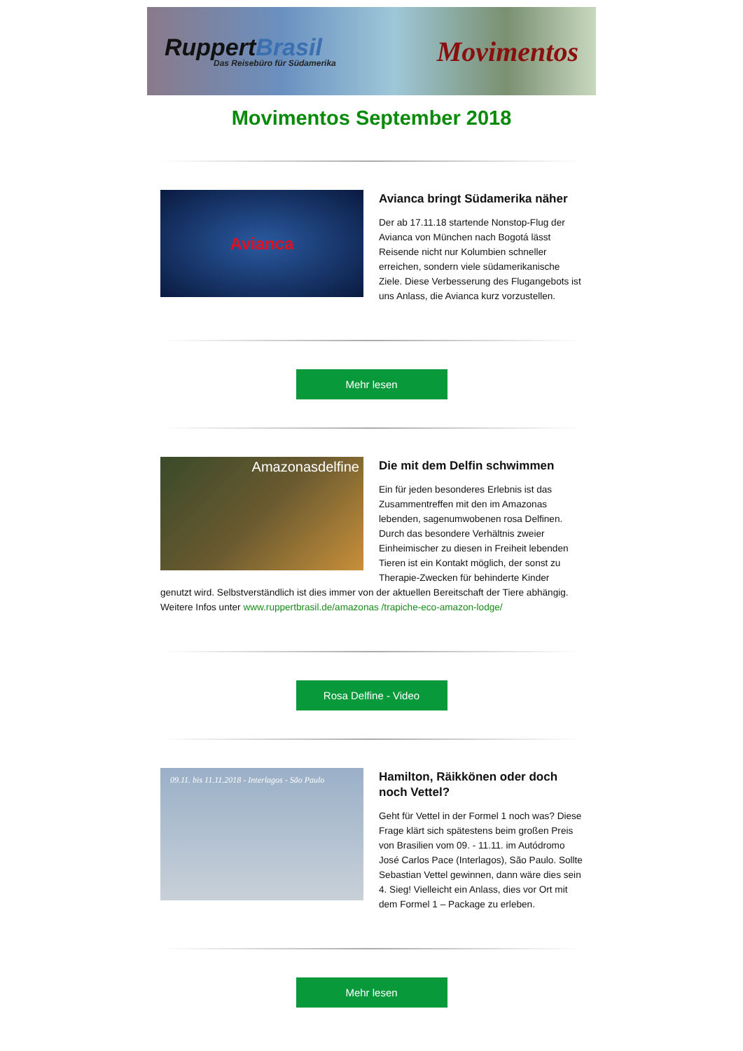RuppertBrasil
Das Reisebüro für Südamerika
Movimentos
Movimentos September 2018
Avianca
Avianca bringt Südamerika näher
Der ab 17.11.18 startende Nonstop-Flug der Avianca von München nach Bogotá lässt Reisende nicht nur Kolumbien schneller erreichen, sondern viele südamerikanische Ziele. Diese Verbesserung des Flugangebots ist uns Anlass, die Avianca kurz vorzustellen.
Mehr lesen
Amazonasdelfine
Die mit dem Delfin schwimmen
Ein für jeden besonderes Erlebnis ist das Zusammentreffen mit den im Amazonas lebenden, sagenumwobenen rosa Delfinen. Durch das besondere Verhältnis zweier Einheimischer zu diesen in Freiheit lebenden Tieren ist ein Kontakt möglich, der sonst zu Therapie-Zwecken für behinderte Kinder genutzt wird. Selbstverständlich ist dies immer von der aktuellen Bereitschaft der Tiere abhängig. Weitere Infos unter www.ruppertbrasil.de/amazonas /trapiche-eco-amazon-lodge/
Rosa Delfine - Video
09.11. bis 11.11.2018 - Interlagos - São Paulo
Hamilton, Räikkönen oder doch noch Vettel?
Geht für Vettel in der Formel 1 noch was? Diese Frage klärt sich spätestens beim großen Preis von Brasilien vom 09. - 11.11. im Autódromo José Carlos Pace (Interlagos), São Paulo. Sollte Sebastian Vettel gewinnen, dann wäre dies sein 4. Sieg! Vielleicht ein Anlass, dies vor Ort mit dem Formel 1 – Package zu erleben.
Mehr lesen